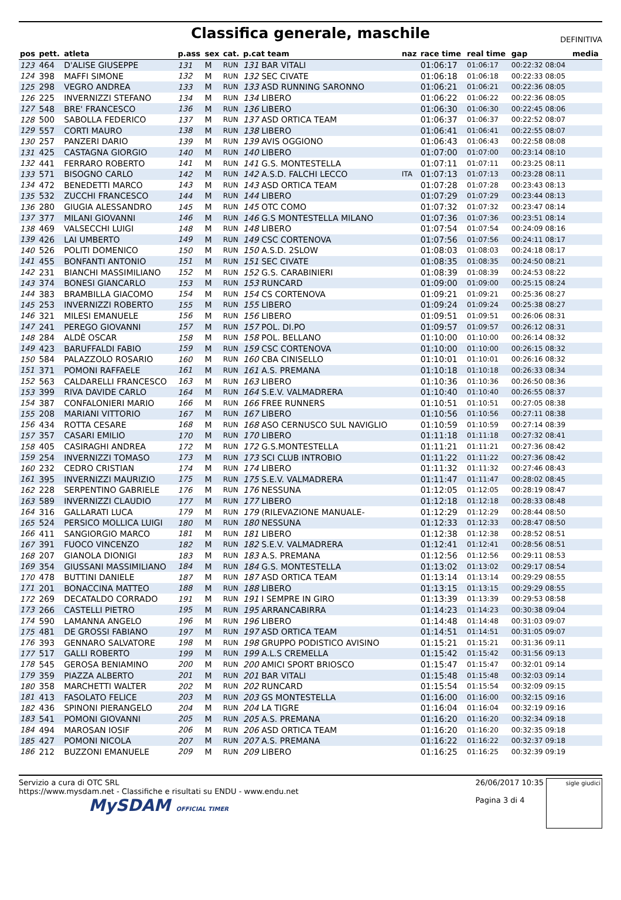Classifica generale, maschile
DEFINITIVA
| pos | pett. | atleta | p.ass | sex | cat. | p.cat team | naz | race time | real time | gap | media |
| --- | --- | --- | --- | --- | --- | --- | --- | --- | --- | --- | --- |
| 123 | 464 | D'ALISE GIUSEPPE | 131 | M | RUN | 131 BAR VITALI | | 01:06:17 | 01:06:17 | 00:22:32 08:04 | |
| 124 | 398 | MAFFI SIMONE | 132 | M | RUN | 132 SEC CIVATE | | 01:06:18 | 01:06:18 | 00:22:33 08:05 | |
| 125 | 298 | VEGRO ANDREA | 133 | M | RUN | 133 ASD RUNNING SARONNO | | 01:06:21 | 01:06:21 | 00:22:36 08:05 | |
| 126 | 225 | INVERNIZZI STEFANO | 134 | M | RUN | 134 LIBERO | | 01:06:22 | 01:06:22 | 00:22:36 08:05 | |
| 127 | 548 | BRE' FRANCESCO | 136 | M | RUN | 136 LIBERO | | 01:06:30 | 01:06:30 | 00:22:45 08:06 | |
| 128 | 500 | SABOLLA FEDERICO | 137 | M | RUN | 137 ASD ORTICA TEAM | | 01:06:37 | 01:06:37 | 00:22:52 08:07 | |
| 129 | 557 | CORTI MAURO | 138 | M | RUN | 138 LIBERO | | 01:06:41 | 01:06:41 | 00:22:55 08:07 | |
| 130 | 257 | PANZERI DARIO | 139 | M | RUN | 139 AVIS OGGIONO | | 01:06:43 | 01:06:43 | 00:22:58 08:08 | |
| 131 | 425 | CASTAGNA GIORGIO | 140 | M | RUN | 140 LIBERO | | 01:07:00 | 01:07:00 | 00:23:14 08:10 | |
| 132 | 441 | FERRARO ROBERTO | 141 | M | RUN | 141 G.S. MONTESTELLA | | 01:07:11 | 01:07:11 | 00:23:25 08:11 | |
| 133 | 571 | BISOGNO CARLO | 142 | M | RUN | 142 A.S.D. FALCHI LECCO | ITA | 01:07:13 | 01:07:13 | 00:23:28 08:11 | |
| 134 | 472 | BENEDETTI MARCO | 143 | M | RUN | 143 ASD ORTICA TEAM | | 01:07:28 | 01:07:28 | 00:23:43 08:13 | |
| 135 | 532 | ZUCCHI FRANCESCO | 144 | M | RUN | 144 LIBERO | | 01:07:29 | 01:07:29 | 00:23:44 08:13 | |
| 136 | 280 | GIUGIA ALESSANDRO | 145 | M | RUN | 145 OTC COMO | | 01:07:32 | 01:07:32 | 00:23:47 08:14 | |
| 137 | 377 | MILANI GIOVANNI | 146 | M | RUN | 146 G.S MONTESTELLA MILANO | | 01:07:36 | 01:07:36 | 00:23:51 08:14 | |
| 138 | 469 | VALSECCHI LUIGI | 148 | M | RUN | 148 LIBERO | | 01:07:54 | 01:07:54 | 00:24:09 08:16 | |
| 139 | 426 | LAI UMBERTO | 149 | M | RUN | 149 CSC CORTENOVA | | 01:07:56 | 01:07:56 | 00:24:11 08:17 | |
| 140 | 526 | POLITI DOMENICO | 150 | M | RUN | 150 A.S.D. 2SLOW | | 01:08:03 | 01:08:03 | 00:24:18 08:17 | |
| 141 | 455 | BONFANTI ANTONIO | 151 | M | RUN | 151 SEC CIVATE | | 01:08:35 | 01:08:35 | 00:24:50 08:21 | |
| 142 | 231 | BIANCHI MASSIMILIANO | 152 | M | RUN | 152 G.S. CARABINIERI | | 01:08:39 | 01:08:39 | 00:24:53 08:22 | |
| 143 | 374 | BONESI GIANCARLO | 153 | M | RUN | 153 RUNCARD | | 01:09:00 | 01:09:00 | 00:25:15 08:24 | |
| 144 | 383 | BRAMBILLA GIACOMO | 154 | M | RUN | 154 CS CORTENOVA | | 01:09:21 | 01:09:21 | 00:25:36 08:27 | |
| 145 | 253 | INVERNIZZI ROBERTO | 155 | M | RUN | 155 LIBERO | | 01:09:24 | 01:09:24 | 00:25:38 08:27 | |
| 146 | 321 | MILESI EMANUELE | 156 | M | RUN | 156 LIBERO | | 01:09:51 | 01:09:51 | 00:26:06 08:31 | |
| 147 | 241 | PEREGO GIOVANNI | 157 | M | RUN | 157 POL. DI.PO | | 01:09:57 | 01:09:57 | 00:26:12 08:31 | |
| 148 | 284 | ALDÈ OSCAR | 158 | M | RUN | 158 POL. BELLANO | | 01:10:00 | 01:10:00 | 00:26:14 08:32 | |
| 149 | 423 | BARUFFALDI FABIO | 159 | M | RUN | 159 CSC CORTENOVA | | 01:10:00 | 01:10:00 | 00:26:15 08:32 | |
| 150 | 584 | PALAZZOLO ROSARIO | 160 | M | RUN | 160 CBA CINISELLO | | 01:10:01 | 01:10:01 | 00:26:16 08:32 | |
| 151 | 371 | POMONI RAFFAELE | 161 | M | RUN | 161 A.S. PREMANA | | 01:10:18 | 01:10:18 | 00:26:33 08:34 | |
| 152 | 563 | CALDARELLI FRANCESCO | 163 | M | RUN | 163 LIBERO | | 01:10:36 | 01:10:36 | 00:26:50 08:36 | |
| 153 | 399 | RIVA DAVIDE CARLO | 164 | M | RUN | 164 S.E.V. VALMADRERA | | 01:10:40 | 01:10:40 | 00:26:55 08:37 | |
| 154 | 387 | CONFALONIERI MARIO | 166 | M | RUN | 166 FREE RUNNERS | | 01:10:51 | 01:10:51 | 00:27:05 08:38 | |
| 155 | 208 | MARIANI VITTORIO | 167 | M | RUN | 167 LIBERO | | 01:10:56 | 01:10:56 | 00:27:11 08:38 | |
| 156 | 434 | ROTTA CESARE | 168 | M | RUN | 168 ASO CERNUSCO SUL NAVIGLIO | | 01:10:59 | 01:10:59 | 00:27:14 08:39 | |
| 157 | 357 | CASARI EMILIO | 170 | M | RUN | 170 LIBERO | | 01:11:18 | 01:11:18 | 00:27:32 08:41 | |
| 158 | 405 | CASIRAGHI ANDREA | 172 | M | RUN | 172 G.S.MONTESTELLA | | 01:11:21 | 01:11:21 | 00:27:36 08:42 | |
| 159 | 254 | INVERNIZZI TOMASO | 173 | M | RUN | 173 SCI CLUB INTROBIO | | 01:11:22 | 01:11:22 | 00:27:36 08:42 | |
| 160 | 232 | CEDRO CRISTIAN | 174 | M | RUN | 174 LIBERO | | 01:11:32 | 01:11:32 | 00:27:46 08:43 | |
| 161 | 395 | INVERNIZZI MAURIZIO | 175 | M | RUN | 175 S.E.V. VALMADRERA | | 01:11:47 | 01:11:47 | 00:28:02 08:45 | |
| 162 | 228 | SERPENTINO GABRIELE | 176 | M | RUN | 176 NESSUNA | | 01:12:05 | 01:12:05 | 00:28:19 08:47 | |
| 163 | 589 | INVERNIZZI CLAUDIO | 177 | M | RUN | 177 LIBERO | | 01:12:18 | 01:12:18 | 00:28:33 08:48 | |
| 164 | 316 | GALLARATI LUCA | 179 | M | RUN | 179 (RILEVAZIONE MANUALE- | | 01:12:29 | 01:12:29 | 00:28:44 08:50 | |
| 165 | 524 | PERSICO MOLLICA LUIGI | 180 | M | RUN | 180 NESSUNA | | 01:12:33 | 01:12:33 | 00:28:47 08:50 | |
| 166 | 411 | SANGIORGIO MARCO | 181 | M | RUN | 181 LIBERO | | 01:12:38 | 01:12:38 | 00:28:52 08:51 | |
| 167 | 391 | FUOCO VINCENZO | 182 | M | RUN | 182 S.E.V. VALMADRERA | | 01:12:41 | 01:12:41 | 00:28:56 08:51 | |
| 168 | 207 | GIANOLA DIONIGI | 183 | M | RUN | 183 A.S. PREMANA | | 01:12:56 | 01:12:56 | 00:29:11 08:53 | |
| 169 | 354 | GIUSSANI MASSIMILIANO | 184 | M | RUN | 184 G.S. MONTESTELLA | | 01:13:02 | 01:13:02 | 00:29:17 08:54 | |
| 170 | 478 | BUTTINI DANIELE | 187 | M | RUN | 187 ASD ORTICA TEAM | | 01:13:14 | 01:13:14 | 00:29:29 08:55 | |
| 171 | 201 | BONACCINA MATTEO | 188 | M | RUN | 188 LIBERO | | 01:13:15 | 01:13:15 | 00:29:29 08:55 | |
| 172 | 269 | DECATALDO CORRADO | 191 | M | RUN | 191 I SEMPRE IN GIRO | | 01:13:39 | 01:13:39 | 00:29:53 08:58 | |
| 173 | 266 | CASTELLI PIETRO | 195 | M | RUN | 195 ARRANCABIRRA | | 01:14:23 | 01:14:23 | 00:30:38 09:04 | |
| 174 | 590 | LAMANNA ANGELO | 196 | M | RUN | 196 LIBERO | | 01:14:48 | 01:14:48 | 00:31:03 09:07 | |
| 175 | 481 | DE GROSSI FABIANO | 197 | M | RUN | 197 ASD ORTICA TEAM | | 01:14:51 | 01:14:51 | 00:31:05 09:07 | |
| 176 | 393 | GENNARO SALVATORE | 198 | M | RUN | 198 GRUPPO PODISTICO AVISINO | | 01:15:21 | 01:15:21 | 00:31:36 09:11 | |
| 177 | 517 | GALLI ROBERTO | 199 | M | RUN | 199 A.L.S CREMELLA | | 01:15:42 | 01:15:42 | 00:31:56 09:13 | |
| 178 | 545 | GEROSA BENIAMINO | 200 | M | RUN | 200 AMICI SPORT BRIOSCO | | 01:15:47 | 01:15:47 | 00:32:01 09:14 | |
| 179 | 359 | PIAZZA ALBERTO | 201 | M | RUN | 201 BAR VITALI | | 01:15:48 | 01:15:48 | 00:32:03 09:14 | |
| 180 | 358 | MARCHETTI WALTER | 202 | M | RUN | 202 RUNCARD | | 01:15:54 | 01:15:54 | 00:32:09 09:15 | |
| 181 | 413 | FASOLATO FELICE | 203 | M | RUN | 203 GS MONTESTELLA | | 01:16:00 | 01:16:00 | 00:32:15 09:16 | |
| 182 | 436 | SPINONI PIERANGELO | 204 | M | RUN | 204 LA TIGRE | | 01:16:04 | 01:16:04 | 00:32:19 09:16 | |
| 183 | 541 | POMONI GIOVANNI | 205 | M | RUN | 205 A.S. PREMANA | | 01:16:20 | 01:16:20 | 00:32:34 09:18 | |
| 184 | 494 | MAROSAN IOSIF | 206 | M | RUN | 206 ASD ORTICA TEAM | | 01:16:20 | 01:16:20 | 00:32:35 09:18 | |
| 185 | 427 | POMONI NICOLA | 207 | M | RUN | 207 A.S. PREMANA | | 01:16:22 | 01:16:22 | 00:32:37 09:18 | |
| 186 | 212 | BUZZONI EMANUELE | 209 | M | RUN | 209 LIBERO | | 01:16:25 | 01:16:25 | 00:32:39 09:19 | |
Servizio a cura di OTC SRL
https://www.mysdam.net - Classifiche e risultati su ENDU - www.endu.net
MySDAM OFFICIAL TIMER
26/06/2017 10:35
Pagina 3 di 4
sigle giudici